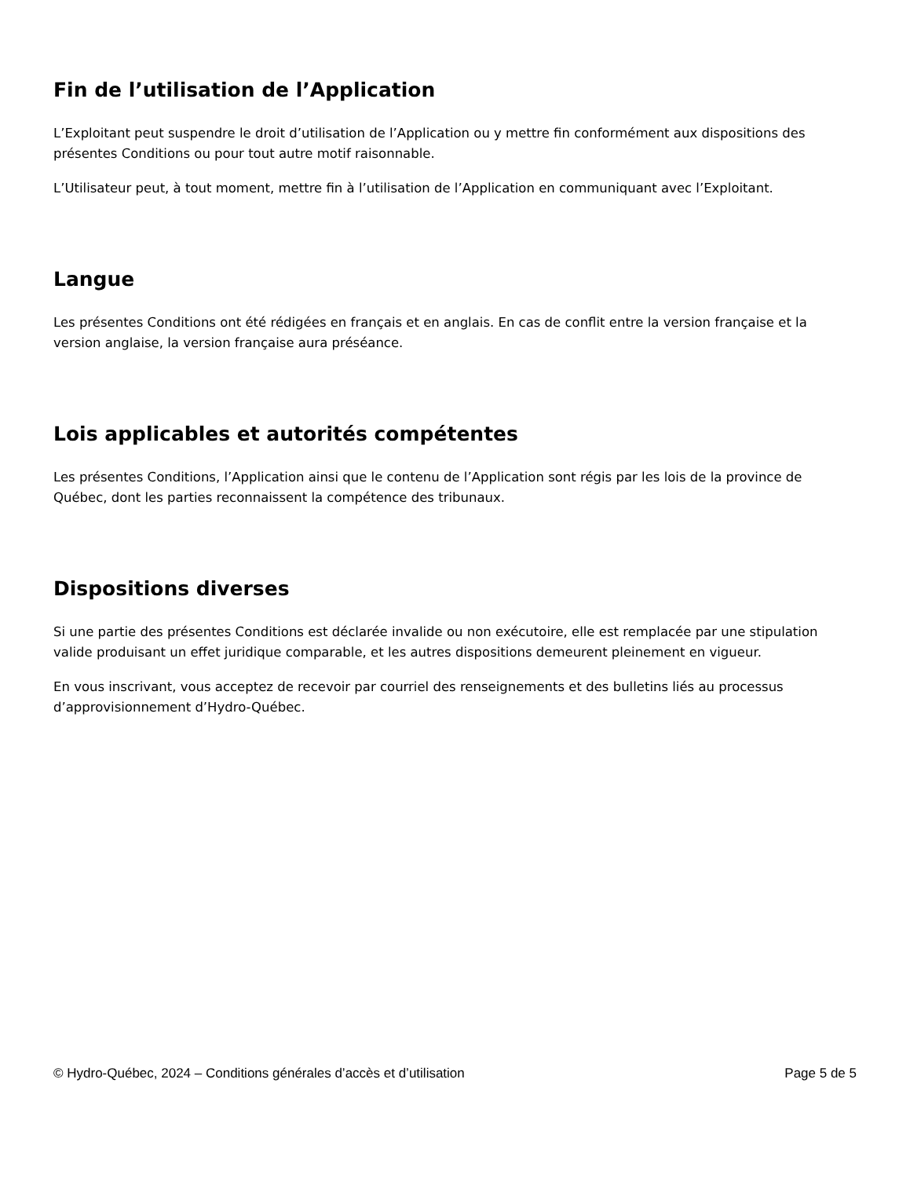Fin de l’utilisation de l’Application
L’Exploitant peut suspendre le droit d’utilisation de l’Application ou y mettre fin conformément aux dispositions des présentes Conditions ou pour tout autre motif raisonnable.
L’Utilisateur peut, à tout moment, mettre fin à l’utilisation de l’Application en communiquant avec l’Exploitant.
Langue
Les présentes Conditions ont été rédigées en français et en anglais. En cas de conflit entre la version française et la version anglaise, la version française aura préséance.
Lois applicables et autorités compétentes
Les présentes Conditions, l’Application ainsi que le contenu de l’Application sont régis par les lois de la province de Québec, dont les parties reconnaissent la compétence des tribunaux.
Dispositions diverses
Si une partie des présentes Conditions est déclarée invalide ou non exécutoire, elle est remplacée par une stipulation valide produisant un effet juridique comparable, et les autres dispositions demeurent pleinement en vigueur.
En vous inscrivant, vous acceptez de recevoir par courriel des renseignements et des bulletins liés au processus d’approvisionnement d’Hydro-Québec.
© Hydro-Québec, 2024 – Conditions générales d’accès et d’utilisation Page 5 de 5